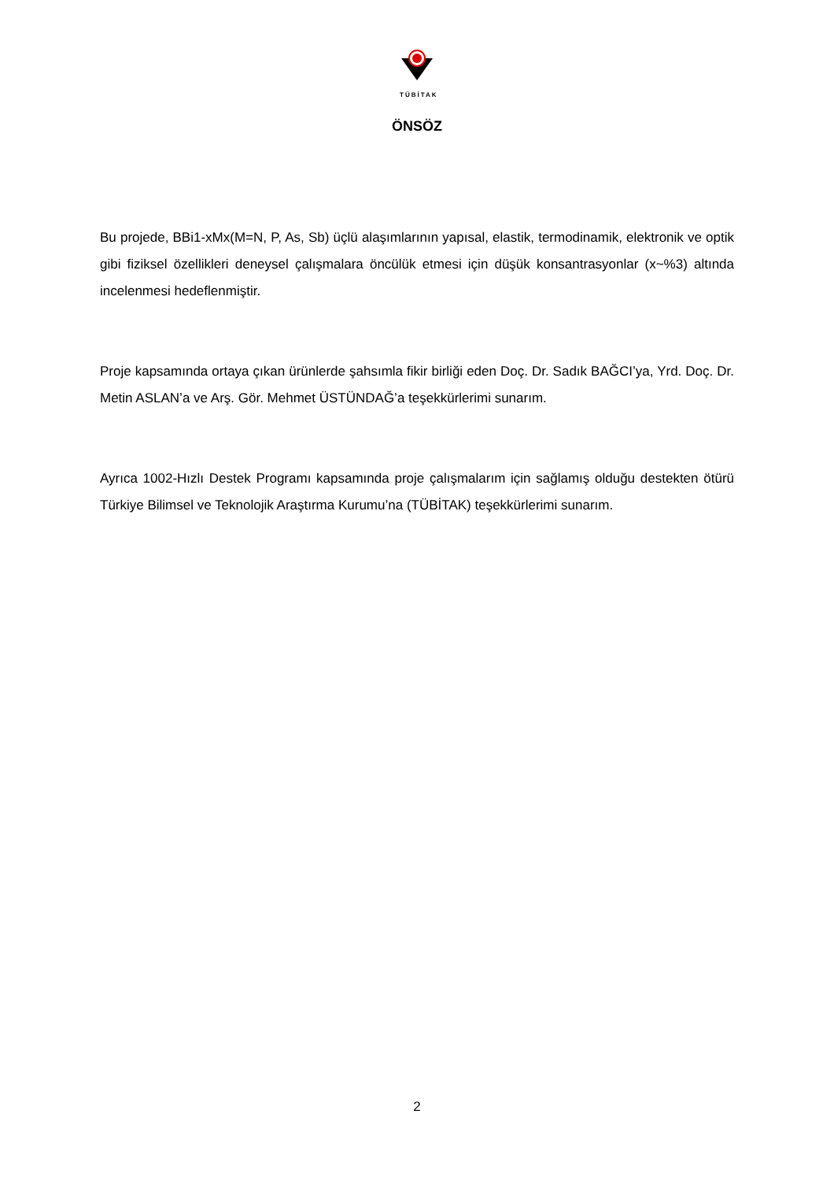TÜBİTAK
ÖNSÖZ
Bu projede, BBi1-xMx(M=N, P, As, Sb) üçlü alaşımlarının yapısal, elastik, termodinamik, elektronik ve optik gibi fiziksel özellikleri deneysel çalışmalara öncülük etmesi için düşük konsantrasyonlar (x~%3) altında incelenmesi hedeflenmiştir.
Proje kapsamında ortaya çıkan ürünlerde şahsımla fikir birliği eden Doç. Dr. Sadık BAĞCI’ya, Yrd. Doç. Dr. Metin ASLAN’a ve Arş. Gör. Mehmet ÜSTÜNDAĞ’a teşekkürlerimi sunarım.
Ayrıca 1002-Hızlı Destek Programı kapsamında proje çalışmalarım için sağlamış olduğu destekten ötürü Türkiye Bilimsel ve Teknolojik Araştırma Kurumu’na (TÜBİTAK) teşekkürlerimi sunarım.
2